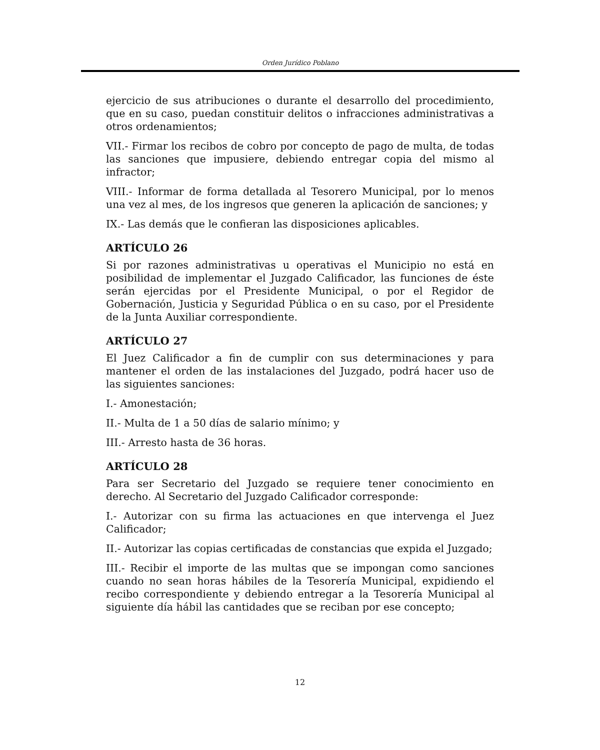Orden Jurídico Poblano
ejercicio de sus atribuciones o durante el desarrollo del procedimiento, que en su caso, puedan constituir delitos o infracciones administrativas a otros ordenamientos;
VII.- Firmar los recibos de cobro por concepto de pago de multa, de todas las sanciones que impusiere, debiendo entregar copia del mismo al infractor;
VIII.- Informar de forma detallada al Tesorero Municipal, por lo menos una vez al mes, de los ingresos que generen la aplicación de sanciones; y
IX.- Las demás que le confieran las disposiciones aplicables.
ARTÍCULO 26
Si por razones administrativas u operativas el Municipio no está en posibilidad de implementar el Juzgado Calificador, las funciones de éste serán ejercidas por el Presidente Municipal, o por el Regidor de Gobernación, Justicia y Seguridad Pública o en su caso, por el Presidente de la Junta Auxiliar correspondiente.
ARTÍCULO 27
El Juez Calificador a fin de cumplir con sus determinaciones y para mantener el orden de las instalaciones del Juzgado, podrá hacer uso de las siguientes sanciones:
I.- Amonestación;
II.- Multa de 1 a 50 días de salario mínimo; y
III.- Arresto hasta de 36 horas.
ARTÍCULO 28
Para ser Secretario del Juzgado se requiere tener conocimiento en derecho. Al Secretario del Juzgado Calificador corresponde:
I.- Autorizar con su firma las actuaciones en que intervenga el Juez Calificador;
II.- Autorizar las copias certificadas de constancias que expida el Juzgado;
III.- Recibir el importe de las multas que se impongan como sanciones cuando no sean horas hábiles de la Tesorería Municipal, expidiendo el recibo correspondiente y debiendo entregar a la Tesorería Municipal al siguiente día hábil las cantidades que se reciban por ese concepto;
12